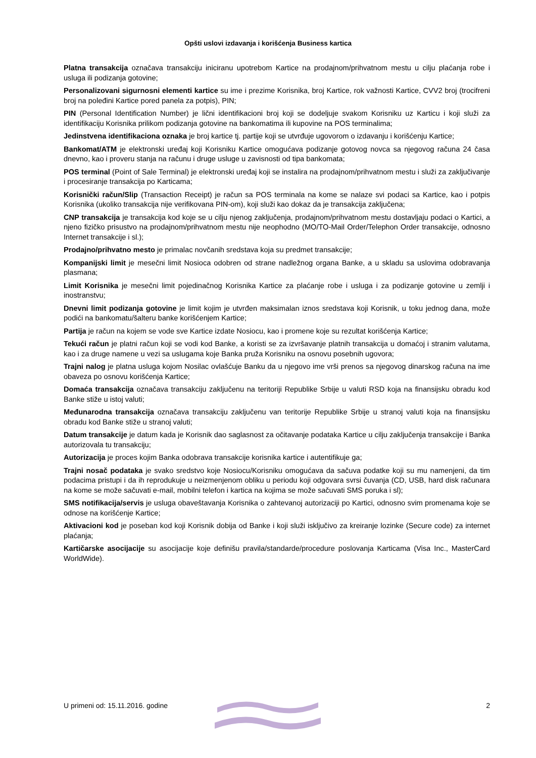Opšti uslovi izdavanja i korišćenja Business kartica
Platna transakcija označava transakciju iniciranu upotrebom Kartice na prodajnom/prihvatnom mestu u cilju plaćanja robe i usluga ili podizanja gotovine;
Personalizovani sigurnosni elementi kartice su ime i prezime Korisnika, broj Kartice, rok važnosti Kartice, CVV2 broj (trocifreni broj na poleđini Kartice pored panela za potpis), PIN;
PIN (Personal Identification Number) je lični identifikacioni broj koji se dodeljuje svakom Korisniku uz Karticu i koji služi za identifikaciju Korisnika prilikom podizanja gotovine na bankomatima ili kupovine na POS terminalima;
Jedinstvena identifikaciona oznaka je broj kartice tj. partije koji se utvrđuje ugovorom o izdavanju i korišćenju Kartice;
Bankomat/ATM je elektronski uređaj koji Korisniku Kartice omogućava podizanje gotovog novca sa njegovog računa 24 časa dnevno, kao i proveru stanja na računu i druge usluge u zavisnosti od tipa bankomata;
POS terminal (Point of Sale Terminal) je elektronski uređaj koji se instalira na prodajnom/prihvatnom mestu i služi za zaključivanje i procesiranje transakcija po Karticama;
Korisnički račun/Slip (Transaction Receipt) je račun sa POS terminala na kome se nalaze svi podaci sa Kartice, kao i potpis Korisnika (ukoliko transakcija nije verifikovana PIN-om), koji služi kao dokaz da je transakcija zaključena;
CNP transakcija je transakcija kod koje se u cilju njenog zaključenja, prodajnom/prihvatnom mestu dostavljaju podaci o Kartici, a njeno fizičko prisustvo na prodajnom/prihvatnom mestu nije neophodno (MO/TO-Mail Order/Telephon Order transakcije, odnosno Internet transakcije i sl.);
Prodajno/prihvatno mesto je primalac novčanih sredstava koja su predmet transakcije;
Kompanijski limit je mesečni limit Nosioca odobren od strane nadležnog organa Banke, a u skladu sa uslovima odobravanja plasmana;
Limit Korisnika je mesečni limit pojedinačnog Korisnika Kartice za plaćanje robe i usluga i za podizanje gotovine u zemlji i inostranstvu;
Dnevni limit podizanja gotovine je limit kojim je utvrđen maksimalan iznos sredstava koji Korisnik, u toku jednog dana, može podići na bankomatu/šalteru banke korišćenjem Kartice;
Partija je račun na kojem se vode sve Kartice izdate Nosiocu, kao i promene koje su rezultat korišćenja Kartice;
Tekući račun je platni račun koji se vodi kod Banke, a koristi se za izvršavanje platnih transakcija u domaćoj i stranim valutama, kao i za druge namene u vezi sa uslugama koje Banka pruža Korisniku na osnovu posebnih ugovora;
Trajni nalog je platna usluga kojom Nosilac ovlašćuje Banku da u njegovo ime vrši prenos sa njegovog dinarskog računa na ime obaveza po osnovu korišćenja Kartice;
Domaća transakcija označava transakciju zaključenu na teritoriji Republike Srbije u valuti RSD koja na finansijsku obradu kod Banke stiže u istoj valuti;
Međunarodna transakcija označava transakciju zaključenu van teritorije Republike Srbije u stranoj valuti koja na finansijsku obradu kod Banke stiže u stranoj valuti;
Datum transakcije je datum kada je Korisnik dao saglasnost za očitavanje podataka Kartice u cilju zaključenja transakcije i Banka autorizovala tu transakciju;
Autorizacija je proces kojim Banka odobrava transakcije korisnika kartice i autentifikuje ga;
Trajni nosač podataka je svako sredstvo koje Nosiocu/Korisniku omogućava da sačuva podatke koji su mu namenjeni, da tim podacima pristupi i da ih reprodukuje u neizmenjenom obliku u periodu koji odgovara svrsi čuvanja (CD, USB, hard disk računara na kome se može sačuvati e-mail, mobilni telefon i kartica na kojima se može sačuvati SMS poruka i sl);
SMS notifikacija/servis je usluga obaveštavanja Korisnika o zahtevanoj autorizaciji po Kartici, odnosno svim promenama koje se odnose na korišćenje Kartice;
Aktivacioni kod je poseban kod koji Korisnik dobija od Banke i koji služi isključivo za kreiranje lozinke (Secure code) za internet plaćanja;
Kartičarske asocijacije su asocijacije koje definišu pravila/standarde/procedure poslovanja Karticama (Visa Inc., MasterCard WorldWide).
U primeni od: 15.11.2016. godine 2